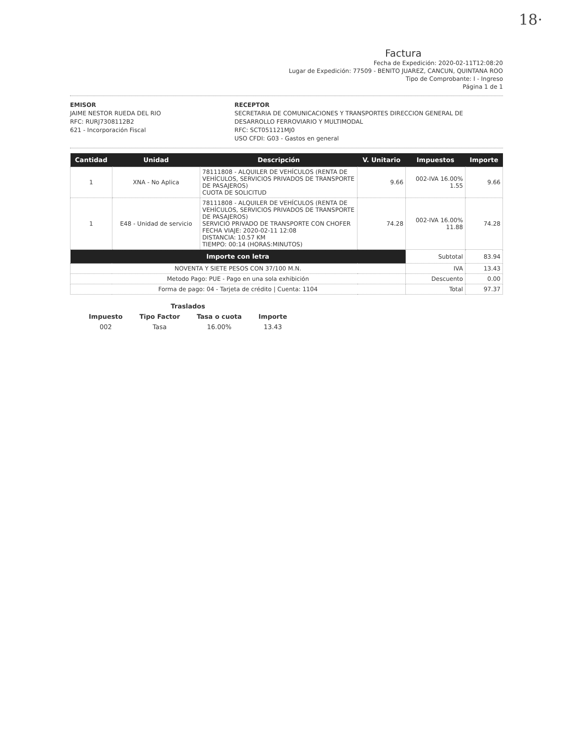18·
Factura
Fecha de Expedición: 2020-02-11T12:08:20
Lugar de Expedición: 77509 - BENITO JUAREZ, CANCUN, QUINTANA ROO
Tipo de Comprobante: I - Ingreso
Página 1 de 1
EMISOR
JAIME NESTOR RUEDA DEL RIO
RFC: RURJ7308112B2
621 - Incorporación Fiscal
RECEPTOR
SECRETARIA DE COMUNICACIONES Y TRANSPORTES DIRECCION GENERAL DE DESARROLLO FERROVIARIO Y MULTIMODAL
RFC: SCT051121MJ0
USO CFDI: G03 - Gastos en general
| Cantidad | Unidad | Descripción | V. Unitario | Impuestos | Importe |
| --- | --- | --- | --- | --- | --- |
| 1 | XNA - No Aplica | 78111808 - ALQUILER DE VEHÍCULOS (RENTA DE VEHÍCULOS, SERVICIOS PRIVADOS DE TRANSPORTE DE PASAJEROS) CUOTA DE SOLICITUD | 9.66 | 002-IVA 16.00% 1.55 | 9.66 |
| 1 | E48 - Unidad de servicio | 78111808 - ALQUILER DE VEHÍCULOS (RENTA DE VEHÍCULOS, SERVICIOS PRIVADOS DE TRANSPORTE DE PASAJEROS) SERVICIO PRIVADO DE TRANSPORTE CON CHOFER FECHA VIAJE: 2020-02-11 12:08 DISTANCIA: 10.57 KM TIEMPO: 00:14 (HORAS:MINUTOS) | 74.28 | 002-IVA 16.00% 11.88 | 74.28 |
| Importe con letra | | | | Subtotal | 83.94 |
| NOVENTA Y SIETE PESOS CON 37/100 M.N. | | | | IVA | 13.43 |
| Metodo Pago: PUE - Pago en una sola exhibición | | | | Descuento | 0.00 |
| Forma de pago: 04 - Tarjeta de crédito / Cuenta: 1104 | | | | Total | 97.37 |
| Traslados | | | |
| Impuesto | Tipo Factor | Tasa o cuota | Importe |
| 002 | Tasa | 16.00% | 13.43 |